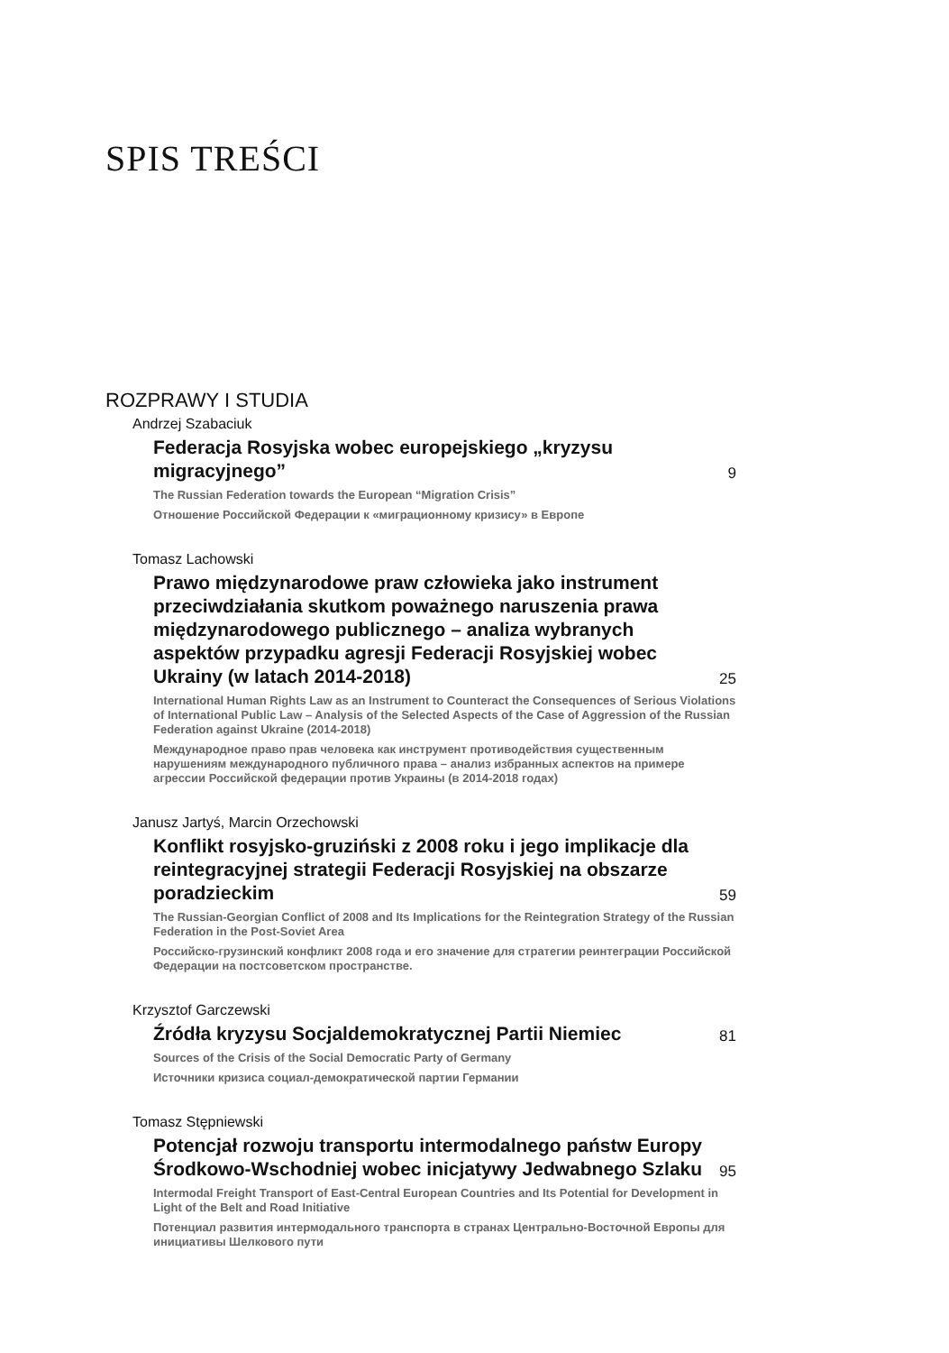SPIS TREŚCI
ROZPRAWY I STUDIA
Andrzej Szabaciuk
Federacja Rosyjska wobec europejskiego „kryzysu migracyjnego”
9
The Russian Federation towards the European “Migration Crisis”
Отношение Российской Федерации к «миграционному кризису» в Европе
Tomasz Lachowski
Prawo międzynarodowe praw człowieka jako instrument przeciwdziałania skutkom poważnego naruszenia prawa międzynarodowego publicznego – analiza wybranych aspektów przypadku agresji Federacji Rosyjskiej wobec Ukrainy (w latach 2014-2018)
25
International Human Rights Law as an Instrument to Counteract the Consequences of Serious Violations of International Public Law – Analysis of the Selected Aspects of the Case of Aggression of the Russian Federation against Ukraine (2014-2018)
Международное право прав человека как инструмент противодействия существенным нарушениям международного публичного права – анализ избранных аспектов на примере агрессии Российской федерации против Украины (в 2014-2018 годах)
Janusz Jartyś, Marcin Orzechowski
Konflikt rosyjsko-gruziński z 2008 roku i jego implikacje dla reintegracyjnej strategii Federacji Rosyjskiej na obszarze poradzieckim
59
The Russian-Georgian Conflict of 2008 and Its Implications for the Reintegration Strategy of the Russian Federation in the Post-Soviet Area
Российско-грузинский конфликт 2008 года и его значение для стратегии реинтеграции Российской Федерации на постсоветском пространстве.
Krzysztof Garczewski
Źródła kryzysu Socjaldemokratycznej Partii Niemiec
81
Sources of the Crisis of the Social Democratic Party of Germany
Источники кризиса социал-демократической партии Германии
Tomasz Stępniewski
Potencjał rozwoju transportu intermodalnego państw Europy Środkowo-Wschodniej wobec inicjatywy Jedwabnego Szlaku
95
Intermodal Freight Transport of East-Central European Countries and Its Potential for Development in Light of the Belt and Road Initiative
Потенциал развития интермодального транспорта в странах Центрально-Восточной Европы для инициативы Шелкового пути